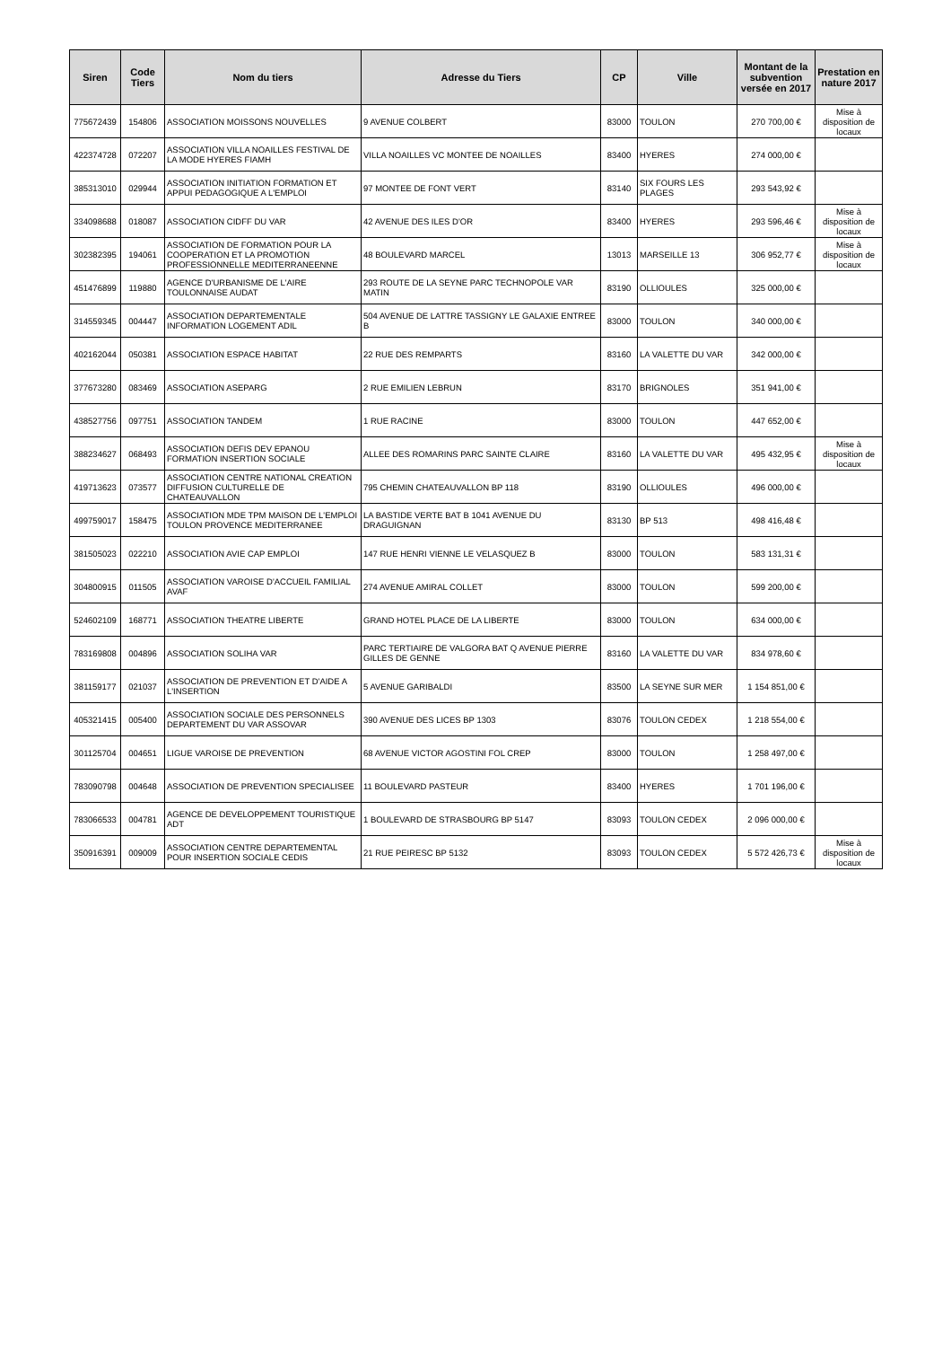| Siren | Code Tiers | Nom du tiers | Adresse du Tiers | CP | Ville | Montant de la subvention versée en 2017 | Prestation en nature 2017 |
| --- | --- | --- | --- | --- | --- | --- | --- |
| 775672439 | 154806 | ASSOCIATION MOISSONS NOUVELLES | 9 AVENUE COLBERT | 83000 | TOULON | 270 700,00 € | Mise à disposition de locaux |
| 422374728 | 072207 | ASSOCIATION VILLA NOAILLES FESTIVAL DE LA MODE HYERES FIAMH | VILLA NOAILLES VC MONTEE DE NOAILLES | 83400 | HYERES | 274 000,00 € | |
| 385313010 | 029944 | ASSOCIATION INITIATION FORMATION ET APPUI PEDAGOGIQUE A L'EMPLOI | 97 MONTEE DE FONT VERT | 83140 | SIX FOURS LES PLAGES | 293 543,92 € | |
| 334098688 | 018087 | ASSOCIATION CIDFF DU VAR | 42 AVENUE DES ILES D'OR | 83400 | HYERES | 293 596,46 € | Mise à disposition de locaux |
| 302382395 | 194061 | ASSOCIATION DE FORMATION POUR LA COOPERATION ET LA PROMOTION PROFESSIONNELLE MEDITERRANEENNE | 48 BOULEVARD MARCEL | 13013 | MARSEILLE 13 | 306 952,77 € | Mise à disposition de locaux |
| 451476899 | 119880 | AGENCE D'URBANISME DE L'AIRE TOULONNAISE AUDAT | 293 ROUTE DE LA SEYNE PARC TECHNOPOLE VAR MATIN | 83190 | OLLIOULES | 325 000,00 € | |
| 314559345 | 004447 | ASSOCIATION DEPARTEMENTALE INFORMATION LOGEMENT ADIL | 504 AVENUE DE LATTRE TASSIGNY LE GALAXIE ENTREE B | 83000 | TOULON | 340 000,00 € | |
| 402162044 | 050381 | ASSOCIATION ESPACE HABITAT | 22 RUE DES REMPARTS | 83160 | LA VALETTE DU VAR | 342 000,00 € | |
| 377673280 | 083469 | ASSOCIATION ASEPARG | 2 RUE EMILIEN LEBRUN | 83170 | BRIGNOLES | 351 941,00 € | |
| 438527756 | 097751 | ASSOCIATION TANDEM | 1 RUE RACINE | 83000 | TOULON | 447 652,00 € | |
| 388234627 | 068493 | ASSOCIATION DEFIS DEV EPANOU FORMATION INSERTION SOCIALE | ALLEE DES ROMARINS PARC SAINTE CLAIRE | 83160 | LA VALETTE DU VAR | 495 432,95 € | Mise à disposition de locaux |
| 419713623 | 073577 | ASSOCIATION CENTRE NATIONAL CREATION DIFFUSION CULTURELLE DE CHATEAUVALLON | 795 CHEMIN CHATEAUVALLON BP 118 | 83190 | OLLIOULES | 496 000,00 € | |
| 499759017 | 158475 | ASSOCIATION MDE TPM MAISON DE L'EMPLOI TOULON PROVENCE MEDITERRANEE | LA BASTIDE VERTE BAT B 1041 AVENUE DU DRAGUIGNAN | 83130 | BP 513 | 498 416,48 € | |
| 381505023 | 022210 | ASSOCIATION AVIE CAP EMPLOI | 147 RUE HENRI VIENNE LE VELASQUEZ B | 83000 | TOULON | 583 131,31 € | |
| 304800915 | 011505 | ASSOCIATION VAROISE D'ACCUEIL FAMILIAL AVAF | 274 AVENUE AMIRAL COLLET | 83000 | TOULON | 599 200,00 € | |
| 524602109 | 168771 | ASSOCIATION THEATRE LIBERTE | GRAND HOTEL PLACE DE LA LIBERTE | 83000 | TOULON | 634 000,00 € | |
| 783169808 | 004896 | ASSOCIATION SOLIHA VAR | PARC TERTIAIRE DE VALGORA BAT Q AVENUE PIERRE GILLES DE GENNE | 83160 | LA VALETTE DU VAR | 834 978,60 € | |
| 381159177 | 021037 | ASSOCIATION DE PREVENTION ET D'AIDE A L'INSERTION | 5 AVENUE GARIBALDI | 83500 | LA SEYNE SUR MER | 1 154 851,00 € | |
| 405321415 | 005400 | ASSOCIATION SOCIALE DES PERSONNELS DEPARTEMENT DU VAR ASSOVAR | 390 AVENUE DES LICES BP 1303 | 83076 | TOULON CEDEX | 1 218 554,00 € | |
| 301125704 | 004651 | LIGUE VAROISE DE PREVENTION | 68 AVENUE VICTOR AGOSTINI FOL CREP | 83000 | TOULON | 1 258 497,00 € | |
| 783090798 | 004648 | ASSOCIATION DE PREVENTION SPECIALISEE | 11 BOULEVARD PASTEUR | 83400 | HYERES | 1 701 196,00 € | |
| 783066533 | 004781 | AGENCE DE DEVELOPPEMENT TOURISTIQUE ADT | 1 BOULEVARD DE STRASBOURG BP 5147 | 83093 | TOULON CEDEX | 2 096 000,00 € | |
| 350916391 | 009009 | ASSOCIATION CENTRE DEPARTEMENTAL POUR INSERTION SOCIALE CEDIS | 21 RUE PEIRESC BP 5132 | 83093 | TOULON CEDEX | 5 572 426,73 € | Mise à disposition de locaux |